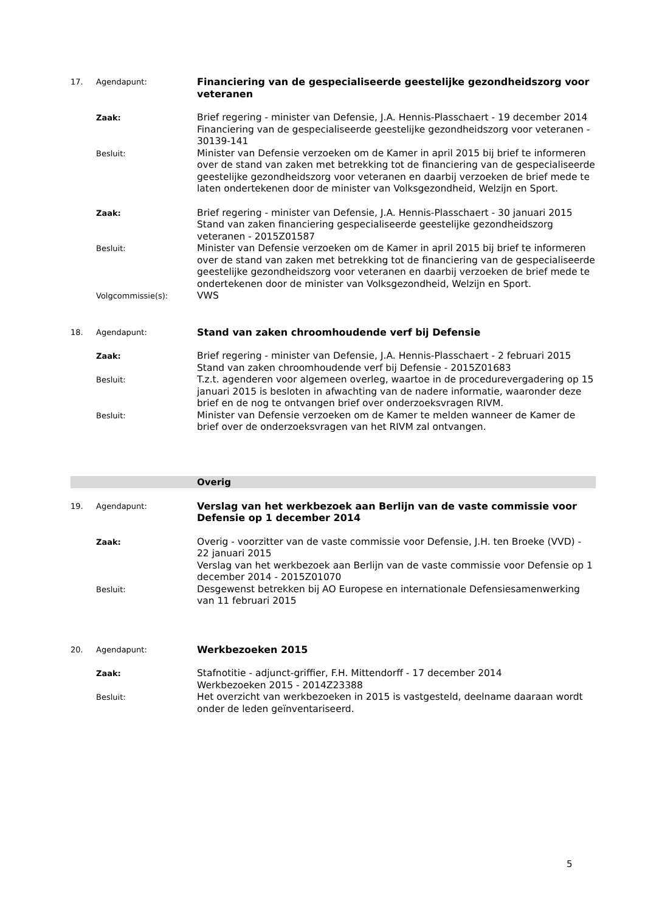17. Agendapunt:
Financiering van de gespecialiseerde geestelijke gezondheidszorg voor veteranen
Zaak:
Brief regering - minister van Defensie, J.A. Hennis-Plasschaert - 19 december 2014
Financiering van de gespecialiseerde geestelijke gezondheidszorg voor veteranen - 30139-141
Besluit:
Minister van Defensie verzoeken om de Kamer in april 2015 bij brief te informeren over de stand van zaken met betrekking tot de financiering van de gespecialiseerde geestelijke gezondheidszorg voor veteranen en daarbij verzoeken de brief mede te laten ondertekenen door de minister van Volksgezondheid, Welzijn en Sport.
Zaak:
Brief regering - minister van Defensie, J.A. Hennis-Plasschaert - 30 januari 2015
Stand van zaken financiering gespecialiseerde geestelijke gezondheidszorg veteranen - 2015Z01587
Besluit:
Minister van Defensie verzoeken om de Kamer in april 2015 bij brief te informeren over de stand van zaken met betrekking tot de financiering van de gespecialiseerde geestelijke gezondheidszorg voor veteranen en daarbij verzoeken de brief mede te ondertekenen door de minister van Volksgezondheid, Welzijn en Sport.
Volgcommissie(s):
VWS
18. Agendapunt:
Stand van zaken chroomhoudende verf bij Defensie
Zaak:
Brief regering - minister van Defensie, J.A. Hennis-Plasschaert - 2 februari 2015
Stand van zaken chroomhoudende verf bij Defensie - 2015Z01683
Besluit:
T.z.t. agenderen voor algemeen overleg, waartoe in de procedurevergadering op 15 januari 2015 is besloten in afwachting van de nadere informatie, waaronder deze brief en de nog te ontvangen brief over onderzoeksvragen RIVM.
Besluit:
Minister van Defensie verzoeken om de Kamer te melden wanneer de Kamer de brief over de onderzoeksvragen van het RIVM zal ontvangen.
Overig
19. Agendapunt:
Verslag van het werkbezoek aan Berlijn van de vaste commissie voor Defensie op 1 december 2014
Zaak:
Overig - voorzitter van de vaste commissie voor Defensie, J.H. ten Broeke (VVD) - 22 januari 2015
Verslag van het werkbezoek aan Berlijn van de vaste commissie voor Defensie op 1 december 2014 - 2015Z01070
Besluit:
Desgewenst betrekken bij AO Europese en internationale Defensiesamenwerking van 11 februari 2015
20. Agendapunt:
Werkbezoeken 2015
Zaak:
Stafnotitie - adjunct-griffier, F.H. Mittendorff - 17 december 2014
Werkbezoeken 2015 - 2014Z23388
Besluit:
Het overzicht van werkbezoeken in 2015 is vastgesteld, deelname daaraan wordt onder de leden geïnventariseerd.
5